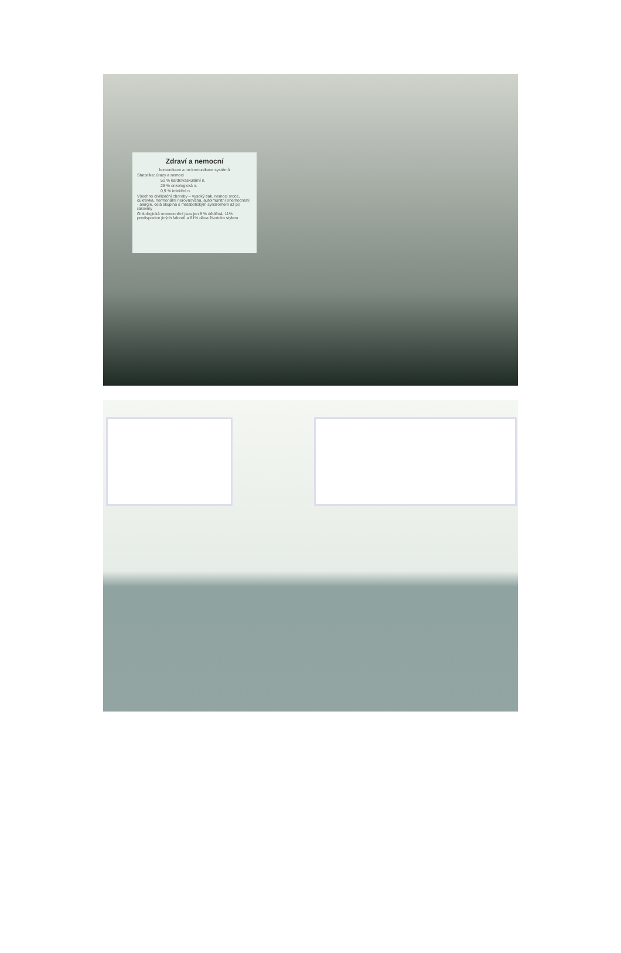Zdraví a nemocní
komunikace a ne-komunikace systémů
Statistika: úrazy a nemoci
51 % kardiovaskulární n.
25 % onkologická n.
0,9 % infekční n.
Všechno civilizační choroby – vysoký tlak, nemoci srdce, cukrovka, hormonální nerovnováha, autoimunitní onemocnění - alergie, celá skupina s metabolickým syndromem až po rakoviny
Onkologická onemocnění jsou jen 8 % dědičná, 11% predispozice jiných faktorů a 81% dána životním stylem